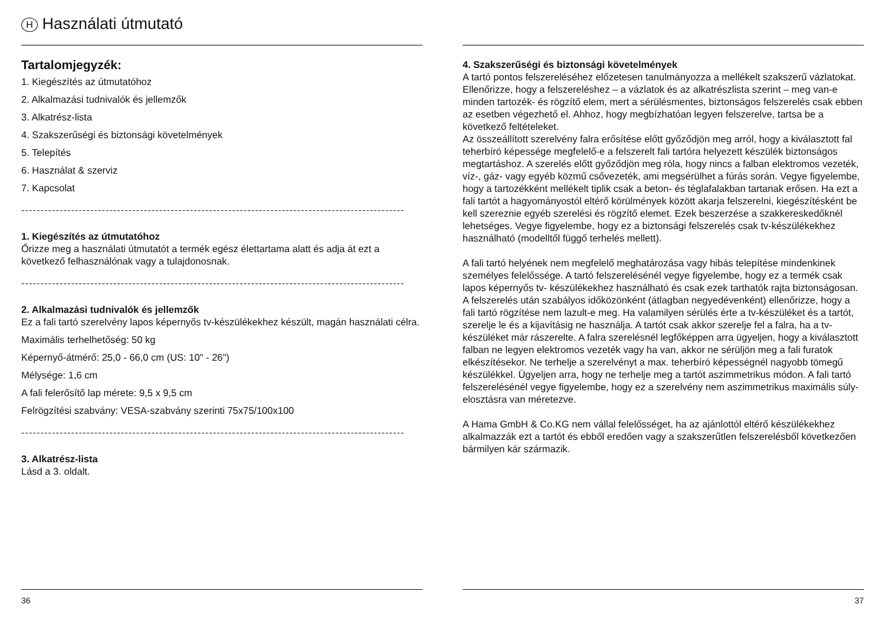H Használati útmutató
Tartalomjegyzék:
1. Kiegészítés az útmutatóhoz
2. Alkalmazási tudnivalók és jellemzők
3. Alkatrész-lista
4. Szakszerűségi és biztonsági követelmények
5. Telepítés
6. Használat & szerviz
7. Kapcsolat
----------------------------------------------------------------------------------------------------
1. Kiegészítés az útmutatóhoz
Őrizze meg a használati útmutatót a termék egész élettartama alatt és adja át ezt a következő felhasználónak vagy a tulajdonosnak.
----------------------------------------------------------------------------------------------------
2. Alkalmazási tudnivalók és jellemzők
Ez a fali tartó szerelvény lapos képernyős tv-készülékekhez készült, magán használati célra.
Maximális terhelhetőség: 50 kg
Képernyő-átmérő: 25,0 - 66,0 cm (US: 10" - 26")
Mélysége: 1,6 cm
A fali felerősítő lap mérete: 9,5 x 9,5 cm
Felrögzítési szabvány: VESA-szabvány szerinti 75x75/100x100
----------------------------------------------------------------------------------------------------
3. Alkatrész-lista
Lásd a 3. oldalt.
36
4. Szakszerűségi és biztonsági követelmények
A tartó pontos felszereléséhez előzetesen tanulmányozza a mellékelt szakszerű vázlatokat. Ellenőrizze, hogy a felszereléshez – a vázlatok és az alkatrészlista szerint – meg van-e minden tartozék- és rögzítő elem, mert a sérülésmentes, biztonságos felszerelés csak ebben az esetben végezhető el. Ahhoz, hogy megbízhatóan legyen felszerelve, tartsa be a következő feltételeket.
Az összeállított szerelvény falra erősítése előtt győződjön meg arról, hogy a kiválasztott fal teherbíró képessége megfelelő-e a felszerelt fali tartóra helyezett készülék biztonságos megtartáshoz. A szerelés előtt győződjön meg róla, hogy nincs a falban elektromos vezeték, víz-, gáz- vagy egyéb közmű csővezeték, ami megsérülhet a fúrás során. Vegye figyelembe, hogy a tartozékként mellékelt tiplik csak a beton- és téglafalakban tartanak erősen. Ha ezt a fali tartót a hagyományostól eltérő körülmények között akarja felszerelni, kiegészítésként be kell szereznie egyéb szerelési és rögzítő elemet. Ezek beszerzése a szakkereskedőknél lehetséges. Vegye figyelembe, hogy ez a biztonsági felszerelés csak tv-készülékekhez használható (modelltől függő terhelés mellett).
A fali tartó helyének nem megfelelő meghatározása vagy hibás telepítése mindenkinek személyes felelőssége. A tartó felszerelésénél vegye figyelembe, hogy ez a termék csak lapos képernyős tv- készülékekhez használható és csak ezek tarthatók rajta biztonságosan. A felszerelés után szabályos időközönként (átlagban negyedévenként) ellenőrizze, hogy a fali tartó rögzítése nem lazult-e meg. Ha valamilyen sérülés érte a tv-készüléket és a tartót, szerelje le és a kijavításig ne használja. A tartót csak akkor szerelje fel a falra, ha a tv-készüléket már rászerelte. A falra szerelésnél legfőképpen arra ügyeljen, hogy a kiválasztott falban ne legyen elektromos vezeték vagy ha van, akkor ne sérüljön meg a fali furatok elkészítésekor. Ne terhelje a szerelvényt a max. teherbíró képességnél nagyobb tömegű készülékkel. Ügyeljen arra, hogy ne terhelje meg a tartót aszimmetrikus módon. A fali tartó felszerelésénél vegye figyelembe, hogy ez a szerelvény nem aszimmetrikus maximális súly-elosztásra van méretezve.
A Hama GmbH & Co.KG nem vállal felelősséget, ha az ajánlottól eltérő készülékekhez alkalmazzák ezt a tartót és ebből eredően vagy a szakszerűtlen felszerelésből következően bármilyen kár származik.
37